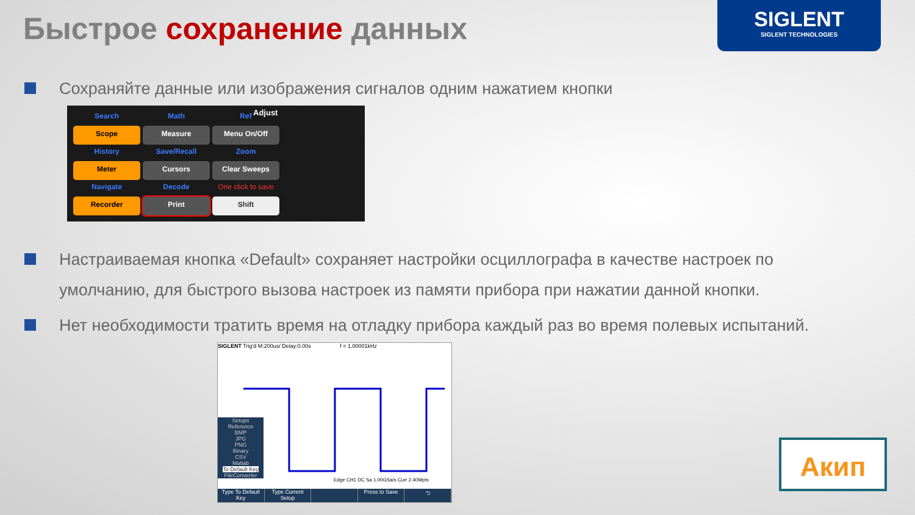Быстрое сохранение данных
SIGLENT
SIGLENT TECHNOLOGIES
Сохраняйте данные или изображения сигналов одним нажатием кнопки
Search
Math
Ref
Scope
Measure
Menu On/Off
History
Save/Recall
Zoom
Meter
Cursors
Clear Sweeps
Navigate
Decode
One click to save
Recorder
Print
Shift
Adjust
Настраиваемая кнопка «Default» сохраняет настройки осциллографа в качестве настроек по умолчанию, для быстрого вызова настроек из памяти прибора при нажатии данной кнопки.
Нет необходимости тратить время на отладку прибора каждый раз во время полевых испытаний.
SIGLENT Trig'd M:200us/ Delay:0.00s f = 1.00001kHz
Setups
Reference
BMP
JPG
PNG
Binary
CSV
Matlab
To Default Key
FileConverter
Edge CH1 DC Sa 1.00GSa/s Curr 2.40Mpts
Type To Default Key Type Current Setup Press to Save ⮌
Акип